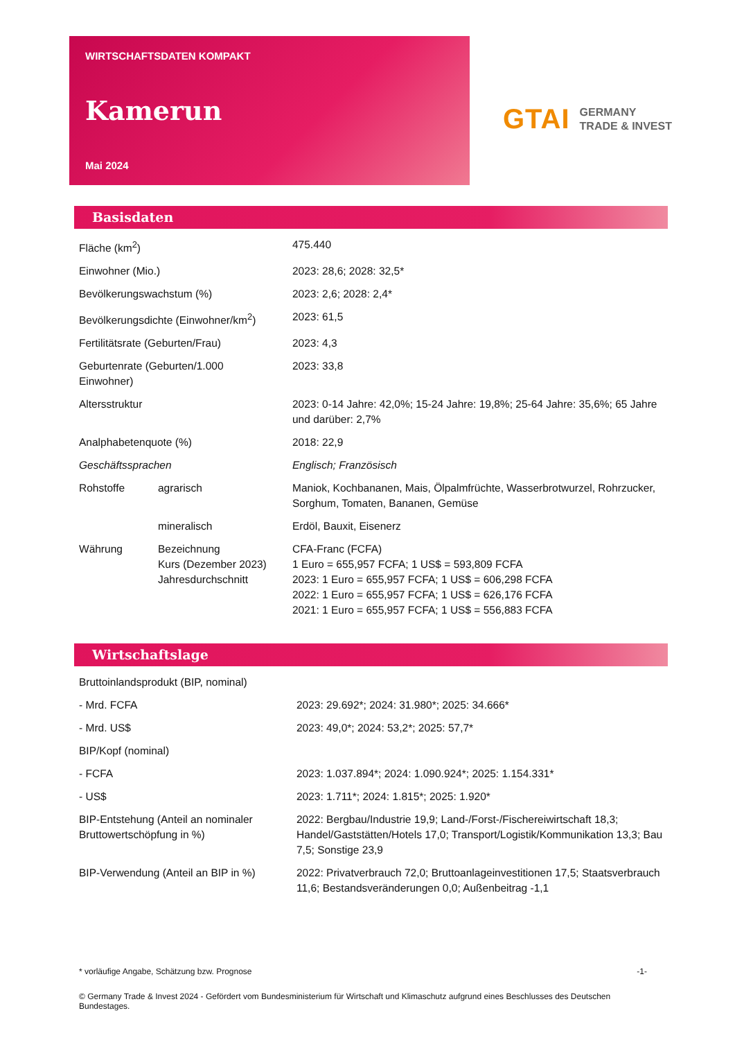WIRTSCHAFTSDATEN KOMPAKT
Kamerun
Mai 2024
GTAI GERMANY
TRADE & INVEST
Basisdaten
| Fläche (km<sup>2</sup>) | | 475.440 |
| Einwohner (Mio.) | | 2023: 28,6; 2028: 32,5* |
| Bevölkerungswachstum (%) | | 2023: 2,6; 2028: 2,4* |
| Bevölkerungsdichte (Einwohner/km<sup>2</sup>) | | 2023: 61,5 |
| Fertilitätsrate (Geburten/Frau) | | 2023: 4,3 |
| Geburtenrate (Geburten/1.000 Einwohner) | | 2023: 33,8 |
| Altersstruktur | | 2023: 0-14 Jahre: 42,0%; 15-24 Jahre: 19,8%; 25-64 Jahre: 35,6%; 65 Jahre und darüber: 2,7% |
| Analphabetenquote (%) | | 2018: 22,9 |
| Geschäftssprachen | | Englisch; Französisch |
| Rohstoffe | agrarisch | Maniok, Kochbananen, Mais, Ölpalmfrüchte, Wasserbrotwurzel, Rohrzucker, Sorghum, Tomaten, Bananen, Gemüse |
| | mineralisch | Erdöl, Bauxit, Eisenerz |
| Währung | Bezeichnung Kurs (Dezember 2023) Jahresdurchschnitt | CFA-Franc (FCFA) 1 Euro = 655,957 FCFA; 1 US$ = 593,809 FCFA 2023: 1 Euro = 655,957 FCFA; 1 US$ = 606,298 FCFA 2022: 1 Euro = 655,957 FCFA; 1 US$ = 626,176 FCFA 2021: 1 Euro = 655,957 FCFA; 1 US$ = 556,883 FCFA |
Wirtschaftslage
| Bruttoinlandsprodukt (BIP, nominal) | |
| - Mrd. FCFA | 2023: 29.692*; 2024: 31.980*; 2025: 34.666* |
| - Mrd. US$ | 2023: 49,0*; 2024: 53,2*; 2025: 57,7* |
| BIP/Kopf (nominal) | |
| - FCFA | 2023: 1.037.894*; 2024: 1.090.924*; 2025: 1.154.331* |
| - US$ | 2023: 1.711*; 2024: 1.815*; 2025: 1.920* |
| BIP-Entstehung (Anteil an nominaler Bruttowertschöpfung in %) | 2022: Bergbau/Industrie 19,9; Land-/Forst-/Fischereiwirtschaft 18,3; Handel/Gaststätten/Hotels 17,0; Transport/Logistik/Kommunikation 13,3; Bau 7,5; Sonstige 23,9 |
| BIP-Verwendung (Anteil an BIP in %) | 2022: Privatverbrauch 72,0; Bruttoanlageinvestitionen 17,5; Staatsverbrauch 11,6; Bestandsveränderungen 0,0; Außenbeitrag -1,1 |
* vorläufige Angabe, Schätzung bzw. Prognose -1-
© Germany Trade & Invest 2024 - Gefördert vom Bundesministerium für Wirtschaft und Klimaschutz aufgrund eines Beschlusses des Deutschen Bundestages.